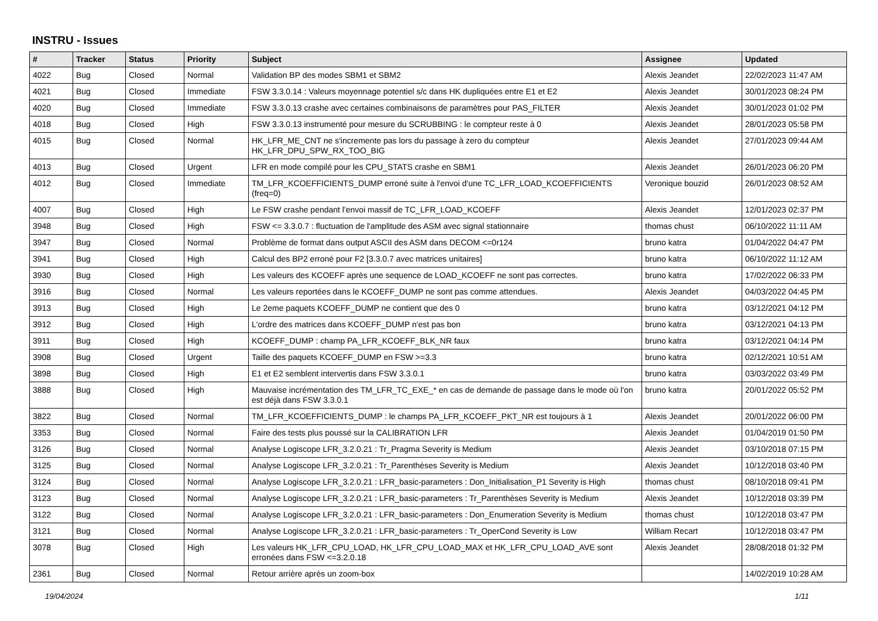INSTRU - Issues
| # | Tracker | Status | Priority | Subject | Assignee | Updated |
| --- | --- | --- | --- | --- | --- | --- |
| 4022 | Bug | Closed | Normal | Validation BP des modes SBM1 et SBM2 | Alexis Jeandet | 22/02/2023 11:47 AM |
| 4021 | Bug | Closed | Immediate | FSW 3.3.0.14 : Valeurs moyennage potentiel s/c dans HK dupliquées entre E1 et E2 | Alexis Jeandet | 30/01/2023 08:24 PM |
| 4020 | Bug | Closed | Immediate | FSW 3.3.0.13 crashe avec certaines combinaisons de paramètres pour PAS_FILTER | Alexis Jeandet | 30/01/2023 01:02 PM |
| 4018 | Bug | Closed | High | FSW 3.3.0.13 instrumenté pour mesure du SCRUBBING : le compteur reste à 0 | Alexis Jeandet | 28/01/2023 05:58 PM |
| 4015 | Bug | Closed | Normal | HK_LFR_ME_CNT ne s'incremente pas lors du passage à zero du compteur HK_LFR_DPU_SPW_RX_TOO_BIG | Alexis Jeandet | 27/01/2023 09:44 AM |
| 4013 | Bug | Closed | Urgent | LFR en mode compilé pour les CPU_STATS crashe en SBM1 | Alexis Jeandet | 26/01/2023 06:20 PM |
| 4012 | Bug | Closed | Immediate | TM_LFR_KCOEFFICIENTS_DUMP erroné suite à l'envoi d'une TC_LFR_LOAD_KCOEFFICIENTS (freq=0) | Veronique bouzid | 26/01/2023 08:52 AM |
| 4007 | Bug | Closed | High | Le FSW crashe pendant l'envoi massif de TC_LFR_LOAD_KCOEFF | Alexis Jeandet | 12/01/2023 02:37 PM |
| 3948 | Bug | Closed | High | FSW <= 3.3.0.7 : fluctuation de l'amplitude des ASM avec signal stationnaire | thomas chust | 06/10/2022 11:11 AM |
| 3947 | Bug | Closed | Normal | Problème de format dans output ASCII des ASM dans DECOM <=0r124 | bruno katra | 01/04/2022 04:47 PM |
| 3941 | Bug | Closed | High | Calcul des BP2 erroné pour F2 [3.3.0.7 avec matrices unitaires] | bruno katra | 06/10/2022 11:12 AM |
| 3930 | Bug | Closed | High | Les valeurs des KCOEFF après une sequence de LOAD_KCOEFF ne sont pas correctes. | bruno katra | 17/02/2022 06:33 PM |
| 3916 | Bug | Closed | Normal | Les valeurs reportées dans le KCOEFF_DUMP ne sont pas comme attendues. | Alexis Jeandet | 04/03/2022 04:45 PM |
| 3913 | Bug | Closed | High | Le 2eme paquets KCOEFF_DUMP ne contient que des 0 | bruno katra | 03/12/2021 04:12 PM |
| 3912 | Bug | Closed | High | L'ordre des matrices dans KCOEFF_DUMP n'est pas bon | bruno katra | 03/12/2021 04:13 PM |
| 3911 | Bug | Closed | High | KCOEFF_DUMP : champ PA_LFR_KCOEFF_BLK_NR faux | bruno katra | 03/12/2021 04:14 PM |
| 3908 | Bug | Closed | Urgent | Taille des paquets KCOEFF_DUMP en FSW >=3.3 | bruno katra | 02/12/2021 10:51 AM |
| 3898 | Bug | Closed | High | E1 et E2 semblent intervertis dans FSW 3.3.0.1 | bruno katra | 03/03/2022 03:49 PM |
| 3888 | Bug | Closed | High | Mauvaise incrémentation des TM_LFR_TC_EXE_* en cas de demande de passage dans le mode où l'on est déjà dans FSW 3.3.0.1 | bruno katra | 20/01/2022 05:52 PM |
| 3822 | Bug | Closed | Normal | TM_LFR_KCOEFFICIENTS_DUMP : le champs PA_LFR_KCOEFF_PKT_NR est toujours à 1 | Alexis Jeandet | 20/01/2022 06:00 PM |
| 3353 | Bug | Closed | Normal | Faire des tests plus poussé sur la CALIBRATION LFR | Alexis Jeandet | 01/04/2019 01:50 PM |
| 3126 | Bug | Closed | Normal | Analyse Logiscope LFR_3.2.0.21 : Tr_Pragma Severity is Medium | Alexis Jeandet | 03/10/2018 07:15 PM |
| 3125 | Bug | Closed | Normal | Analyse Logiscope LFR_3.2.0.21 : Tr_Parenthèses Severity is Medium | Alexis Jeandet | 10/12/2018 03:40 PM |
| 3124 | Bug | Closed | Normal | Analyse Logiscope LFR_3.2.0.21 : LFR_basic-parameters : Don_Initialisation_P1 Severity is High | thomas chust | 08/10/2018 09:41 PM |
| 3123 | Bug | Closed | Normal | Analyse Logiscope LFR_3.2.0.21 : LFR_basic-parameters : Tr_Parenthèses Severity is Medium | Alexis Jeandet | 10/12/2018 03:39 PM |
| 3122 | Bug | Closed | Normal | Analyse Logiscope LFR_3.2.0.21 : LFR_basic-parameters : Don_Enumeration Severity is Medium | thomas chust | 10/12/2018 03:47 PM |
| 3121 | Bug | Closed | Normal | Analyse Logiscope LFR_3.2.0.21 : LFR_basic-parameters : Tr_OperCond Severity is Low | William Recart | 10/12/2018 03:47 PM |
| 3078 | Bug | Closed | High | Les valeurs HK_LFR_CPU_LOAD, HK_LFR_CPU_LOAD_MAX et HK_LFR_CPU_LOAD_AVE sont erronées dans FSW <=3.2.0.18 | Alexis Jeandet | 28/08/2018 01:32 PM |
| 2361 | Bug | Closed | Normal | Retour arrière après un zoom-box | | 14/02/2019 10:28 AM |
19/04/2024 1/11